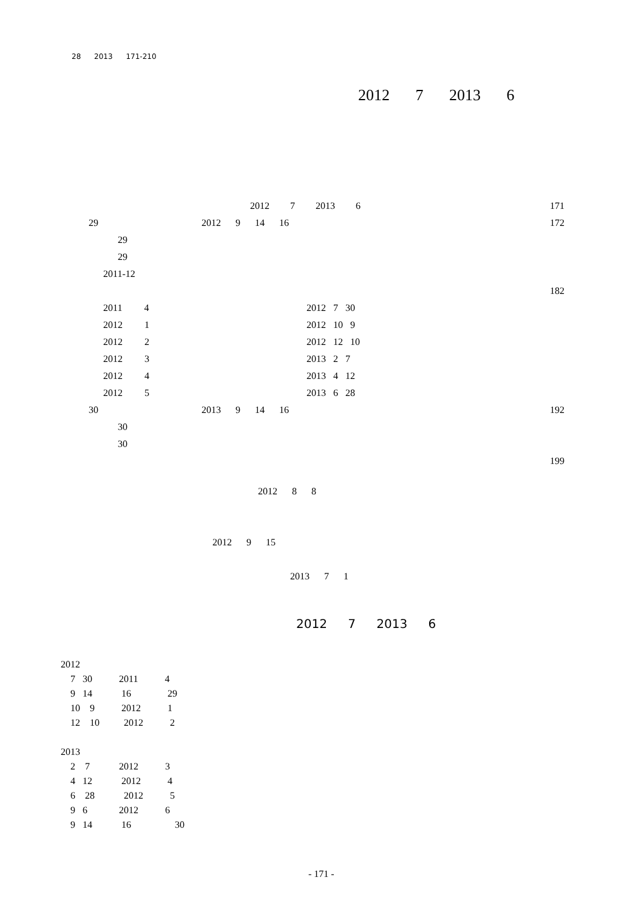28 2013 171-210
2012 7 2013 6
2012 7 2013 6 171
29 2012 9 14 16 172
29
29
2011-12
182
2011 4 2012 7 30
2012 1 2012 10 9
2012 2 2012 12 10
2012 3 2013 2 7
2012 4 2013 4 12
2012 5 2013 6 28
30 2013 9 14 16 192
30
30
199
2012 8 8
2012 9 15
2013 7 1
2012 7 2013 6
2012
7 30 2011 4
9 14 16 29
10 9 2012 1
12 10 2012 2
2013
2 7 2012 3
4 12 2012 4
6 28 2012 5
9 6 2012 6
9 14 16 30
- 171 -